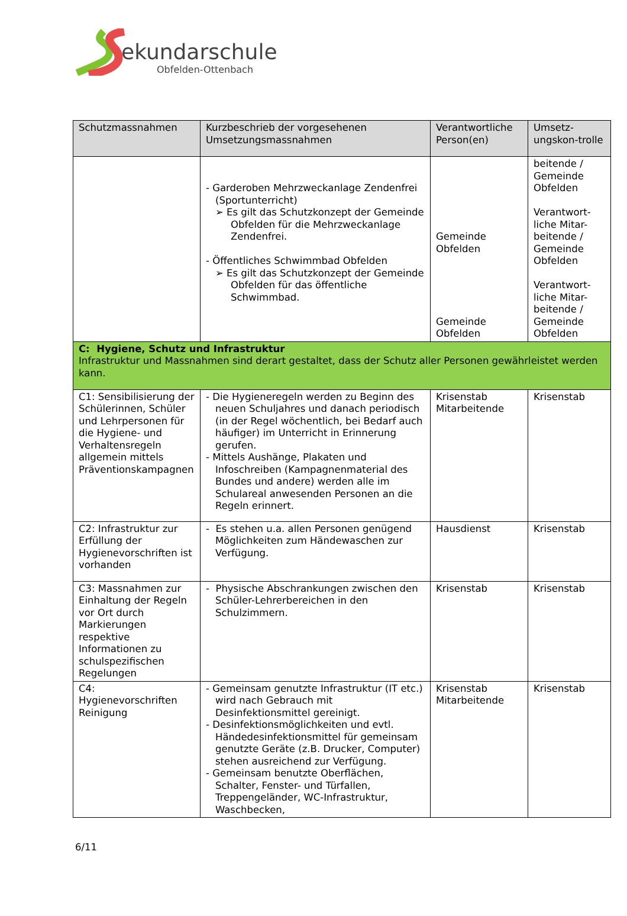ekundarschule
Obfelden-Ottenbach
| Schutzmassnahmen | Kurzbeschrieb der vorgesehenen Umsetzungsmassnahmen | Verantwortliche Person(en) | Umsetz-ungskon-trolle |
| --- | --- | --- | --- |
| | - Garderoben Mehrzweckanlage Zendenfrei (Sportunterricht) ➢ Es gilt das Schutzkonzept der Gemeinde Obfelden für die Mehrzweckanlage Zendenfrei. - Öffentliches Schwimmbad Obfelden ➢ Es gilt das Schutzkonzept der Gemeinde Obfelden für das öffentliche Schwimmbad. | Gemeinde Obfelden Gemeinde Obfelden | beitende / Gemeinde Obfelden Verantwort-liche Mitar-beitende / Gemeinde Obfelden Verantwort-liche Mitar-beitende / Gemeinde Obfelden |
| C: Hygiene, Schutz und Infrastruktur Infrastruktur und Massnahmen sind derart gestaltet, dass der Schutz aller Personen gewährleistet werden kann. | | | |
| C1: Sensibilisierung der Schülerinnen, Schüler und Lehrpersonen für die Hygiene- und Verhaltensregeln allgemein mittels Präventionskampagnen | - Die Hygieneregeln werden zu Beginn des neuen Schuljahres und danach periodisch (in der Regel wöchentlich, bei Bedarf auch häufiger) im Unterricht in Erinnerung gerufen. - Mittels Aushänge, Plakaten und Infoschreiben (Kampagnenmaterial des Bundes und andere) werden alle im Schulareal anwesenden Personen an die Regeln erinnert. | Krisenstab Mitarbeitende | Krisenstab |
| C2: Infrastruktur zur Erfüllung der Hygienevorschriften ist vorhanden | - Es stehen u.a. allen Personen genügend Möglichkeiten zum Händewaschen zur Verfügung. | Hausdienst | Krisenstab |
| C3: Massnahmen zur Einhaltung der Regeln vor Ort durch Markierungen respektive Informationen zu schulspezifischen Regelungen | - Physische Abschrankungen zwischen den Schüler-Lehrerbereichen in den Schulzimmern. | Krisenstab | Krisenstab |
| C4: Hygienevorschriften Reinigung | - Gemeinsam genutzte Infrastruktur (IT etc.) wird nach Gebrauch mit Desinfektionsmittel gereinigt. - Desinfektionsmöglichkeiten und evtl. Händedesinfektionsmittel für gemeinsam genutzte Geräte (z.B. Drucker, Computer) stehen ausreichend zur Verfügung. - Gemeinsam benutzte Oberflächen, Schalter, Fenster- und Türfallen, Treppengeländer, WC-Infrastruktur, Waschbecken, | Krisenstab Mitarbeitende | Krisenstab |
6/11